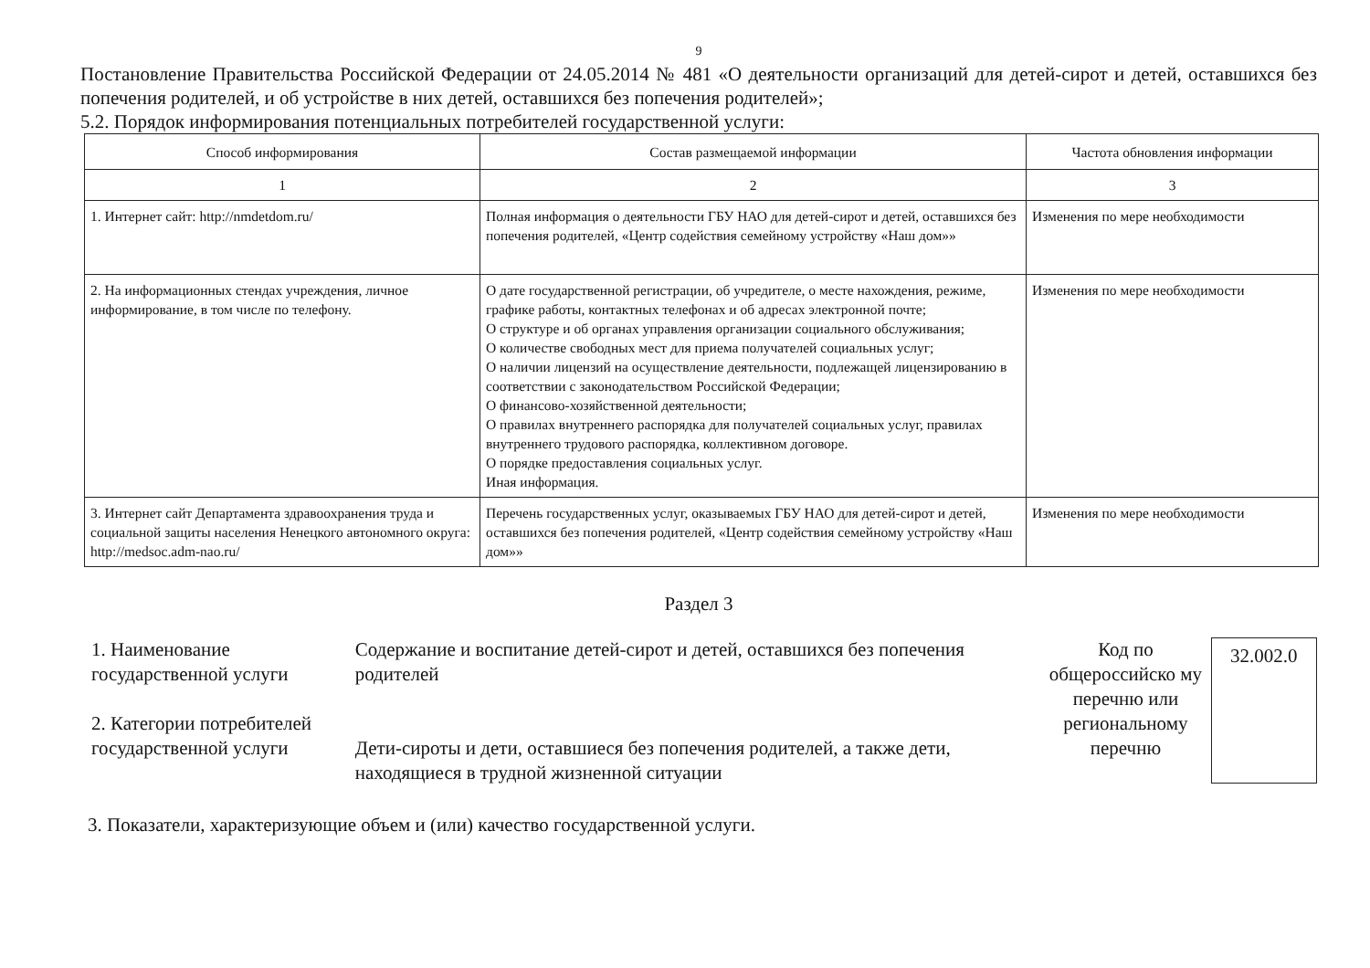9
Постановление Правительства Российской Федерации от 24.05.2014 № 481 «О деятельности организаций для детей-сирот и детей, оставшихся без попечения родителей, и об устройстве в них детей, оставшихся без попечения родителей»;
5.2. Порядок информирования потенциальных потребителей государственной услуги:
| Способ информирования | Состав размещаемой информации | Частота обновления информации |
| --- | --- | --- |
| 1 | 2 | 3 |
| 1. Интернет сайт: http://nmdetdom.ru/ | Полная информация о деятельности ГБУ НАО для детей-сирот и детей, оставшихся без попечения родителей, «Центр содействия семейному устройству «Наш дом»» | Изменения по мере необходимости |
| 2. На информационных стендах учреждения, личное информирование, в том числе по телефону. | О дате государственной регистрации, об учредителе, о месте нахождения, режиме, графике работы, контактных телефонах и об адресах электронной почте; О структуре и об органах управления организации социального обслуживания; О количестве свободных мест для приема получателей социальных услуг; О наличии лицензий на осуществление деятельности, подлежащей лицензированию в соответствии с законодательством Российской Федерации; О финансово-хозяйственной деятельности; О правилах внутреннего распорядка для получателей социальных услуг, правилах внутреннего трудового распорядка, коллективном договоре. О порядке предоставления социальных услуг. Иная информация. | Изменения по мере необходимости |
| 3. Интернет сайт Департамента здравоохранения труда и социальной защиты населения Ненецкого автономного округа: http://medsoc.adm-nao.ru/ | Перечень государственных услуг, оказываемых ГБУ НАО для детей-сирот и детей, оставшихся без попечения родителей, «Центр содействия семейному устройству «Наш дом»» | Изменения по мере необходимости |
Раздел 3
1. Наименование государственной услуги
2. Категории потребителей государственной услуги
Содержание и воспитание детей-сирот и детей, оставшихся без попечения родителей
Дети-сироты и дети, оставшиеся без попечения родителей, а также дети, находящиеся в трудной жизненной ситуации
Код по общероссийско му перечню или региональному перечню
32.002.0
3. Показатели, характеризующие объем и (или) качество государственной услуги.